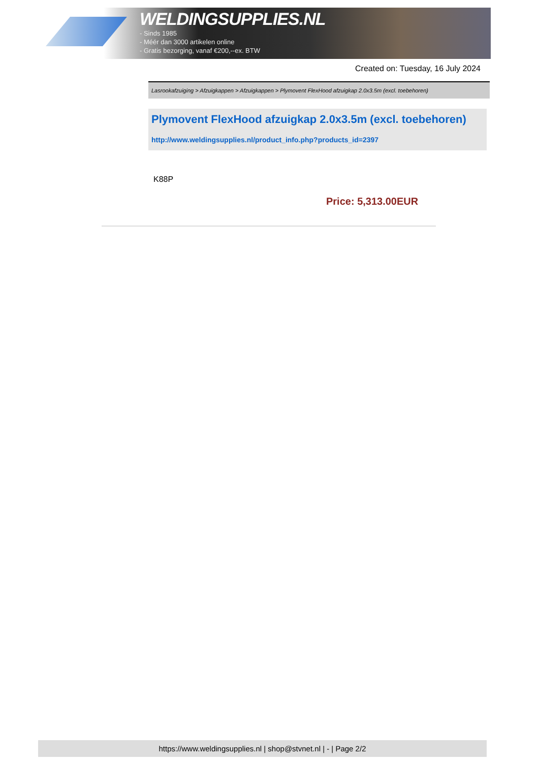WELDINGSUPPLIES.NL
- Sinds 1985
- Méér dan 3000 artikelen online
- Gratis bezorging, vanaf €200,--ex. BTW
Created on: Tuesday, 16 July 2024
Lasrookafzuiging > Afzuigkappen > Afzuigkappen > Plymovent FlexHood afzuigkap 2.0x3.5m (excl. toebehoren)
Plymovent FlexHood afzuigkap 2.0x3.5m (excl. toebehoren)
http://www.weldingsupplies.nl/product_info.php?products_id=2397
K88P
Price: 5,313.00EUR
https://www.weldingsupplies.nl | shop@stvnet.nl | - | Page 2/2